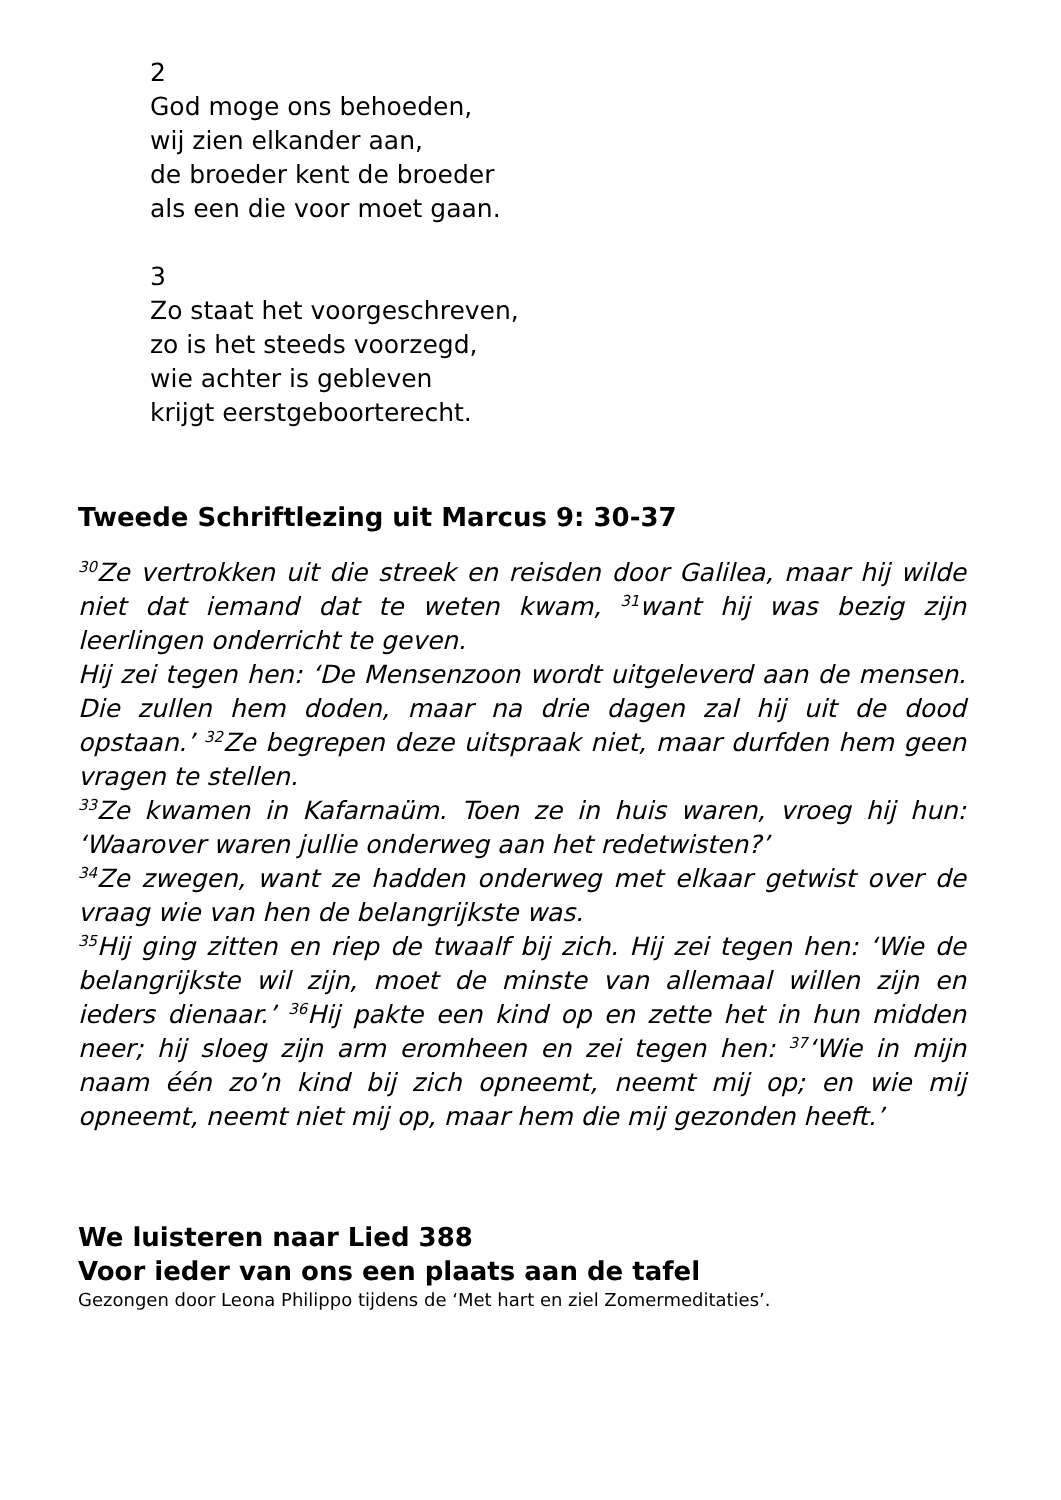2
God moge ons behoeden,
wij zien elkander aan,
de broeder kent de broeder
als een die voor moet gaan.
3
Zo staat het voorgeschreven,
zo is het steeds voorzegd,
wie achter is gebleven
krijgt eerstgeboorterecht.
Tweede Schriftlezing uit Marcus 9: 30-37
<sup>30</sup> Ze vertrokken uit die streek en reisden door Galilea, maar hij wilde niet dat iemand dat te weten kwam, <sup>31</sup>want hij was bezig zijn leerlingen onderricht te geven.
Hij zei tegen hen: ‘De Mensenzoon wordt uitgeleverd aan de mensen. Die zullen hem doden, maar na drie dagen zal hij uit de dood opstaan.’ <sup>32</sup>Ze begrepen deze uitspraak niet, maar durfden hem geen vragen te stellen.
<sup>33</sup> Ze kwamen in Kafarnaüm. Toen ze in huis waren, vroeg hij hun: ‘Waarover waren jullie onderweg aan het redetwisten?’
<sup>34</sup> Ze zwegen, want ze hadden onderweg met elkaar getwist over de vraag wie van hen de belangrijkste was.
<sup>35</sup> Hij ging zitten en riep de twaalf bij zich. Hij zei tegen hen: ‘Wie de belangrijkste wil zijn, moet de minste van allemaal willen zijn en ieders dienaar.’ <sup>36</sup>Hij pakte een kind op en zette het in hun midden neer; hij sloeg zijn arm eromheen en zei tegen hen: <sup>37</sup>‘Wie in mijn naam één zo’n kind bij zich opneemt, neemt mij op; en wie mij opneemt, neemt niet mij op, maar hem die mij gezonden heeft.’
We luisteren naar Lied 388
Voor ieder van ons een plaats aan de tafel
Gezongen door Leona Philippo tijdens de ‘Met hart en ziel Zomermeditaties’.